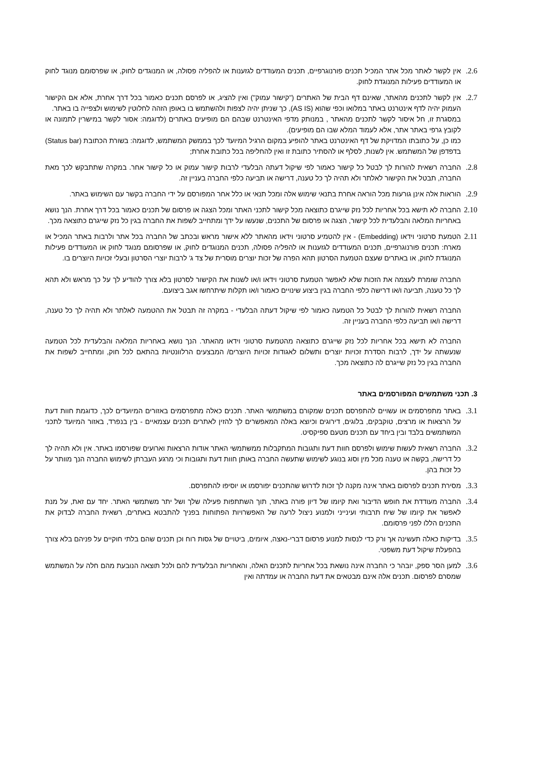2.6.
אין לקשר לאתר מכל אתר המכיל תכנים פורנוגרפיים, תכנים המעודדים לגזענות או להפליה פסולה, או המנוגדים לחוק, או שפרסומם מנוגד לחוק או המעודדים פעילות המנוגדת לחוק.
2.7.
אין לקשר לתכנים מהאתר, שאינם דף הבית של האתרים ("קישור עמוק") ואין להציג, או לפרסם תכנים כאמור בכל דרך אחרת, אלא אם הקישור העמוק יהיה לדף אינטרנט באתר במלואו וכפי שהוא (AS IS), כך שניתן יהיה לצפות ולהשתמש בו באופן הזהה לחלוטין לשימוש ולצפייה בו באתר.
במסגרת זו, חל איסור לקשר לתכנים מהאתר , במנותק מדפי האינטרנט שבהם הם מופיעים באתרים (לדוגמה: אסור לקשר במישרין לתמונה או לקובץ גרפי באתר אתר, אלא לעמוד המלא שבו הם מופיעים).
כמו כן, על כתובתו המדויקת של דף האינטרנט באתר להופיע במקום הרגיל המיועד לכך בממשק המשתמש, לדוגמה: בשורת הכתובת (Status bar) בדפדפן של המשתמש. אין לשנות, לסלף או להסתיר כתובת זו ואין להחליפה בכל כתובת אחרת;
2.8.
החברה רשאית להורות לך לבטל כל קישור כאמור לפי שיקול דעתה הבלעדי לרבות קישור עמוק או כל קישור אחר. במקרה שתתבקש לכך מאת החברה, תבטל את הקישור לאלתר ולא תהיה לך כל טענה, דרישה או תביעה כלפי החברה בעניין זה.
2.9.
הוראות אלה אינן גורעות מכל הוראה אחרת בתנאי שימוש אלה ומכל תנאי או כלל אחר המפורסם על ידי החברה בקשר עם השימוש באתר.
2.10
החברה לא תישא בכל אחריות לכל נזק שייגרם כתוצאה מכל קישור לתכני האתר ומכל הצגה או פרסום של תכנים כאמור בכל דרך אחרת. הנך נושא באחריות המלאה והבלעדית לכל קישור, הצגה או פרסום של התכנים, שנעשו על ידך ומתחייב לשפות את החברה בגין כל נזק שייגרם כתוצאה מכך.
2.11
הטמעת סרטוני וידאו (Embedding) - אין להטמיע סרטוני וידאו מהאתר ללא אישור מראש ובכתב של החברה בכל אתר ולרבות באתר המכיל או מארח: תכנים פורנוגרפיים, תכנים המעודדים לגזענות או להפליה פסולה, תכנים המנוגדים לחוק, או שפרסומם מנוגד לחוק או המעודדים פעילות המנוגדת לחוק, או באתרים שעצם הטמעת הסרטון תהא הפרה של זכות יוצרים מוסרית של צד ג' לרבות יוצרי הסרטון ובעלי זכויות היוצרים בו.
החברה שומרת לעצמה את הזכות שלא לאפשר הטמעת סרטוני וידאו ו/או לשנות את הקישור לסרטון בלא צורך להודיע לך על כך מראש ולא תהא לך כל טענה, תביעה ו/או דרישה כלפי החברה בגין ביצוע שינויים כאמור ו/או תקלות שיתרחשו אגב ביצועם.
החברה רשאית להורות לך לבטל כל הטמעה כאמור לפי שיקול דעתה הבלעדי - במקרה זה תבטל את ההטמעה לאלתר ולא תהיה לך כל טענה, דרישה ו/או תביעה כלפי החברה בעניין זה.
החברה לא תישא בכל אחריות לכל נזק שייגרם כתוצאה מהטמעת סרטוני וידאו מהאתר. הנך נושא באחריות המלאה והבלעדית לכל הטמעה שנעשתה על ידך, לרבות הסדרת זכויות יוצרים ותשלום לאגודות זכויות היוצרים/ המבצעים הרלוונטיות בהתאם לכל חוק, ומתחייב לשפות את החברה בגין כל נזק שייגרם לה כתוצאה מכך.
3. תכני משתמשים המפורסמים באתר
3.1.
באתר מתפרסמים או עשויים להתפרסם תכנים שמקורם במשתמשי האתר. תכנים כאלה מתפרסמים באזורים המיועדים לכך, כדוגמת חוות דעת על הרצאות או מרצים, טוקבקים, בלוגים, דירוגים וכיוצא באלה המאפשרים לך להזין לאתרים תכנים עצמאיים - בין בנפרד, באזור המיועד לתכני המשתמשים בלבד ובין ביחד עם תכנים מטעם ספיקסיט.
3.2.
החברה רשאית לעשות שימוש ולפרסם חוות דעת ותגובות המתקבלות ממשתמשי האתר אודות הרצאות וארועים שפורסמו באתר. אין ולא תהיה לך כל דרישה, בקשה או טענה מכל מין וסוג בנוגע לשימוש שתעשה החברה באותן חוות דעת ותגובות וכי מרגע העברתן לשימוש החברה הנך מוותר על כל זכות בהן.
3.3.
מסירת תכנים לפרסום באתר אינה מקנה לך זכות לדרוש שהתכנים יפורסמו או יוסיפו להתפרסם.
3.4.
החברה מעודדת את חופש הדיבור ואת קיומו של דיון פורה באתר, תוך השתתפות פעילה שלך ושל יתר משתמשי האתר. יחד עם זאת, על מנת לאפשר את קיומו של שיח תרבותי ועינייני ולמנוע ניצול לרעה של האפשרויות הפתוחות בפניך להתבטא באתרים, רשאית החברה לבדוק את התכנים הללו לפני פרסומם.
3.5.
בדיקות כאלה תעשינה אך ורק כדי לנסות למנוע פרסום דברי-נאצה, איומים, ביטויים של גסות רוח וכן תכנים שהם בלתי חוקיים על פניהם בלא צורך בהפעלת שיקול דעת משפטי.
3.6.
למען הסר ספק, יובהר כי החברה אינה נושאת בכל אחריות לתכנים האלה, והאחריות הבלעדית להם ולכל תוצאה הנובעת מהם חלה על המשתמש שמסרם לפרסום. תכנים אלה אינם מבטאים את דעת החברה או עמדתה ואין